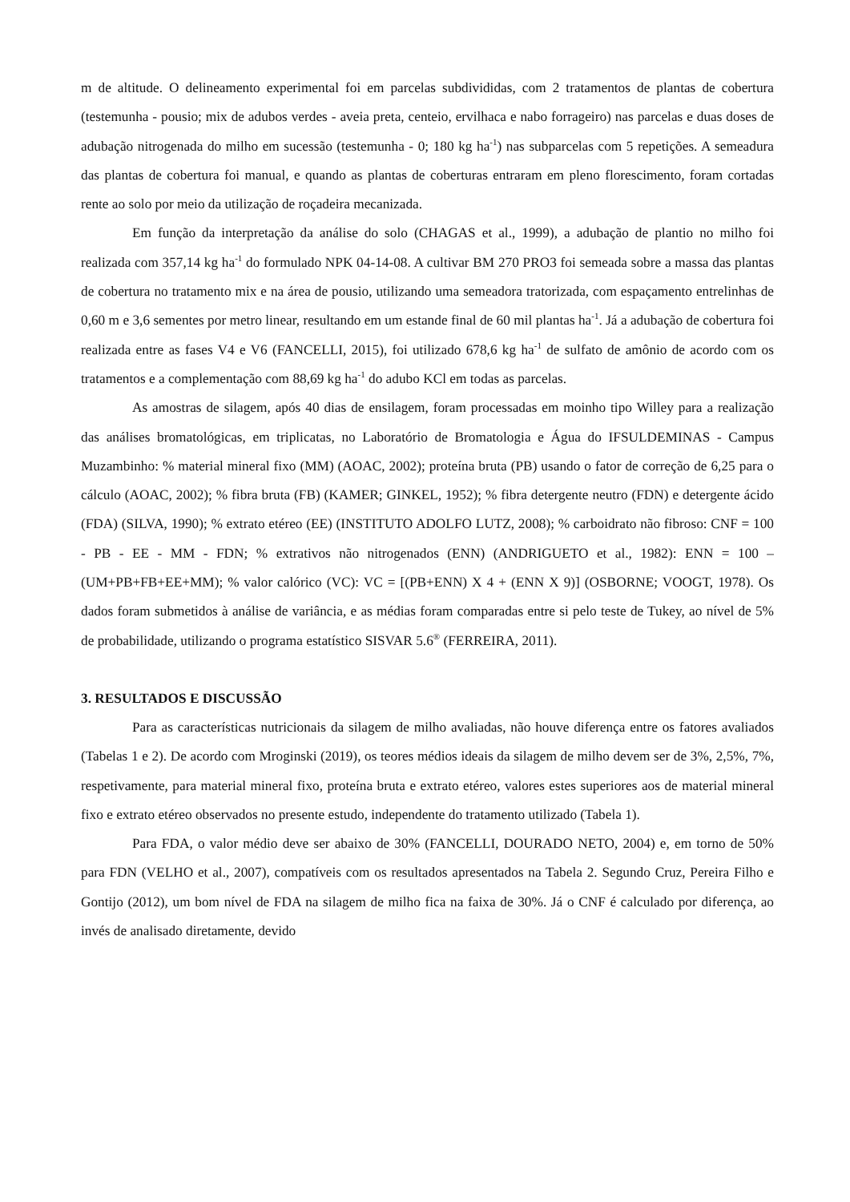m de altitude. O delineamento experimental foi em parcelas subdivididas, com 2 tratamentos de plantas de cobertura (testemunha - pousio; mix de adubos verdes - aveia preta, centeio, ervilhaca e nabo forrageiro) nas parcelas e duas doses de adubação nitrogenada do milho em sucessão (testemunha - 0; 180 kg ha<sup>-1</sup>) nas subparcelas com 5 repetições. A semeadura das plantas de cobertura foi manual, e quando as plantas de coberturas entraram em pleno florescimento, foram cortadas rente ao solo por meio da utilização de roçadeira mecanizada.
Em função da interpretação da análise do solo (CHAGAS et al., 1999), a adubação de plantio no milho foi realizada com 357,14 kg ha<sup>-1</sup> do formulado NPK 04-14-08. A cultivar BM 270 PRO3 foi semeada sobre a massa das plantas de cobertura no tratamento mix e na área de pousio, utilizando uma semeadora tratorizada, com espaçamento entrelinhas de 0,60 m e 3,6 sementes por metro linear, resultando em um estande final de 60 mil plantas ha<sup>-1</sup>. Já a adubação de cobertura foi realizada entre as fases V4 e V6 (FANCELLI, 2015), foi utilizado 678,6 kg ha<sup>-1</sup> de sulfato de amônio de acordo com os tratamentos e a complementação com 88,69 kg ha<sup>-1</sup> do adubo KCl em todas as parcelas.
As amostras de silagem, após 40 dias de ensilagem, foram processadas em moinho tipo Willey para a realização das análises bromatológicas, em triplicatas, no Laboratório de Bromatologia e Água do IFSULDEMINAS - Campus Muzambinho: % material mineral fixo (MM) (AOAC, 2002); proteína bruta (PB) usando o fator de correção de 6,25 para o cálculo (AOAC, 2002); % fibra bruta (FB) (KAMER; GINKEL, 1952); % fibra detergente neutro (FDN) e detergente ácido (FDA) (SILVA, 1990); % extrato etéreo (EE) (INSTITUTO ADOLFO LUTZ, 2008); % carboidrato não fibroso: CNF = 100 - PB - EE - MM - FDN; % extrativos não nitrogenados (ENN) (ANDRIGUETO et al., 1982): ENN = 100 – (UM+PB+FB+EE+MM); % valor calórico (VC): VC = [(PB+ENN) X 4 + (ENN X 9)] (OSBORNE; VOOGT, 1978). Os dados foram submetidos à análise de variância, e as médias foram comparadas entre si pelo teste de Tukey, ao nível de 5% de probabilidade, utilizando o programa estatístico SISVAR 5.6<sup>®</sup> (FERREIRA, 2011).
3. RESULTADOS E DISCUSSÃO
Para as características nutricionais da silagem de milho avaliadas, não houve diferença entre os fatores avaliados (Tabelas 1 e 2). De acordo com Mroginski (2019), os teores médios ideais da silagem de milho devem ser de 3%, 2,5%, 7%, respetivamente, para material mineral fixo, proteína bruta e extrato etéreo, valores estes superiores aos de material mineral fixo e extrato etéreo observados no presente estudo, independente do tratamento utilizado (Tabela 1).
Para FDA, o valor médio deve ser abaixo de 30% (FANCELLI, DOURADO NETO, 2004) e, em torno de 50% para FDN (VELHO et al., 2007), compatíveis com os resultados apresentados na Tabela 2. Segundo Cruz, Pereira Filho e Gontijo (2012), um bom nível de FDA na silagem de milho fica na faixa de 30%. Já o CNF é calculado por diferença, ao invés de analisado diretamente, devido